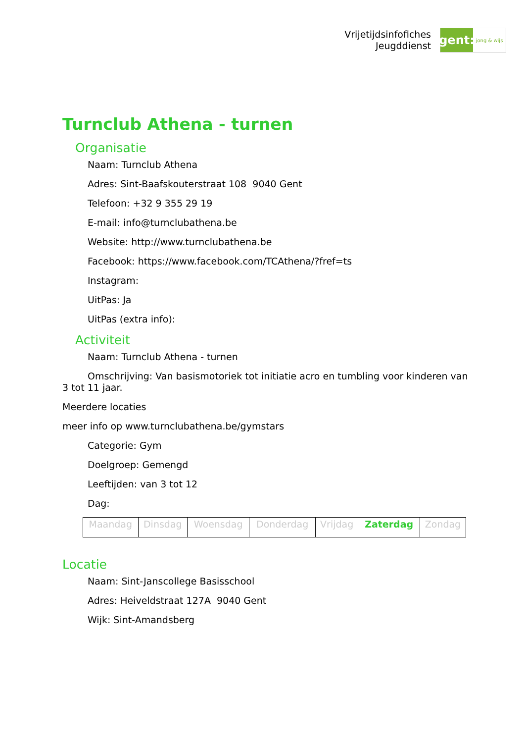Vrijetijdsinfofiches
Jeugddienst
gent:
jong & wijs
Turnclub Athena - turnen
Organisatie
Naam: Turnclub Athena
Adres: Sint-Baafskouterstraat 108 9040 Gent
Telefoon: +32 9 355 29 19
E-mail: info@turnclubathena.be
Website: http://www.turnclubathena.be
Facebook: https://www.facebook.com/TCAthena/?fref=ts
Instagram:
UitPas: Ja
UitPas (extra info):
Activiteit
Naam: Turnclub Athena - turnen
Omschrijving: Van basismotoriek tot initiatie acro en tumbling voor kinderen van 3 tot 11 jaar.
Meerdere locaties
meer info op www.turnclubathena.be/gymstars
Categorie: Gym
Doelgroep: Gemengd
Leeftijden: van 3 tot 12
Dag:
| Maandag | Dinsdag | Woensdag | Donderdag | Vrijdag | Zaterdag | Zondag |
Locatie
Naam: Sint-Janscollege Basisschool
Adres: Heiveldstraat 127A 9040 Gent
Wijk: Sint-Amandsberg